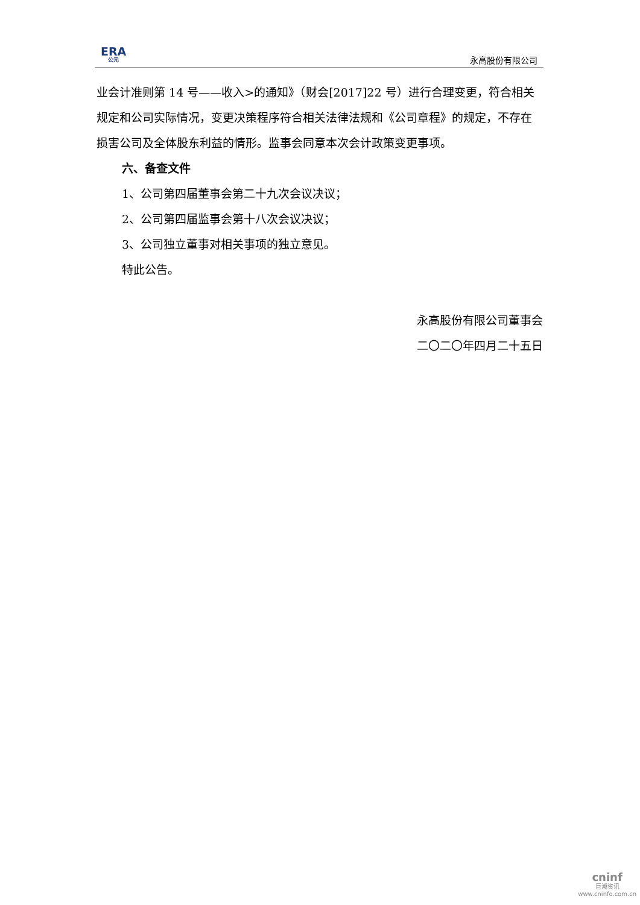ERA
公元
永高股份有限公司
业会计准则第 14 号——收入>的通知》（财会[2017]22 号）进行合理变更，符合相关规定和公司实际情况，变更决策程序符合相关法律法规和《公司章程》的规定，不存在损害公司及全体股东利益的情形。监事会同意本次会计政策变更事项。
六、备查文件
1、公司第四届董事会第二十九次会议决议；
2、公司第四届监事会第十八次会议决议；
3、公司独立董事对相关事项的独立意见。
特此公告。
永高股份有限公司董事会
二〇二〇年四月二十五日
cninf
巨潮资讯
www.cninfo.com.cn